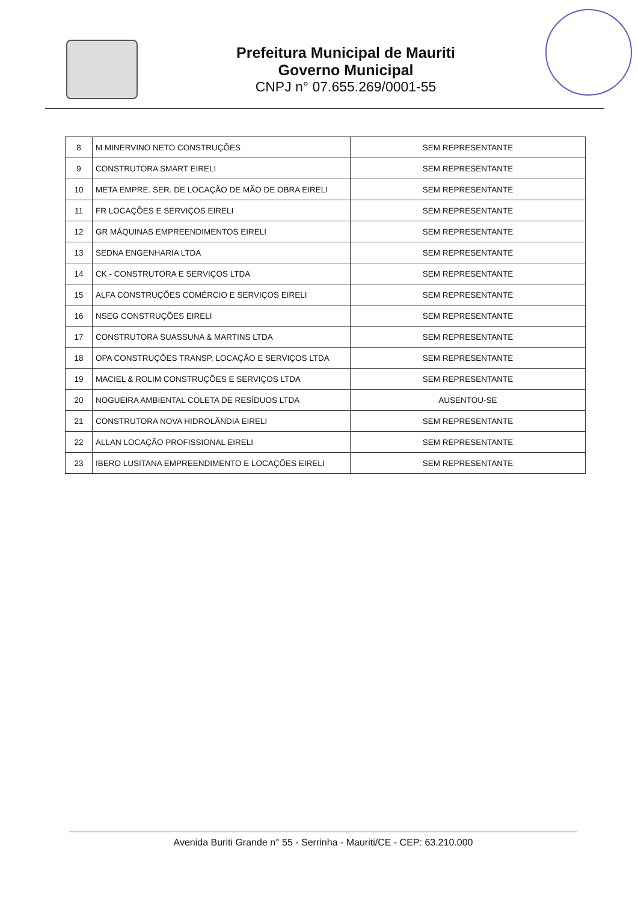Prefeitura Municipal de Mauriti
Governo Municipal
CNPJ n° 07.655.269/0001-55
| 8 | M MINERVINO NETO CONSTRUÇÕES | SEM REPRESENTANTE |
| 9 | CONSTRUTORA SMART EIRELI | SEM REPRESENTANTE |
| 10 | META EMPRE. SER. DE LOCAÇÃO DE MÃO DE OBRA EIRELI | SEM REPRESENTANTE |
| 11 | FR LOCAÇÕES E SERVIÇOS EIRELI | SEM REPRESENTANTE |
| 12 | GR MÁQUINAS EMPREENDIMENTOS EIRELI | SEM REPRESENTANTE |
| 13 | SEDNA ENGENHARIA LTDA | SEM REPRESENTANTE |
| 14 | CK - CONSTRUTORA E SERVIÇOS LTDA | SEM REPRESENTANTE |
| 15 | ALFA CONSTRUÇÕES COMÉRCIO E SERVIÇOS EIRELI | SEM REPRESENTANTE |
| 16 | NSEG CONSTRUÇÕES EIRELI | SEM REPRESENTANTE |
| 17 | CONSTRUTORA SUASSUNA & MARTINS LTDA | SEM REPRESENTANTE |
| 18 | OPA CONSTRUÇÕES TRANSP. LOCAÇÃO E SERVIÇOS LTDA | SEM REPRESENTANTE |
| 19 | MACIEL & ROLIM CONSTRUÇÕES E SERVIÇOS LTDA | SEM REPRESENTANTE |
| 20 | NOGUEIRA AMBIENTAL COLETA DE RESÍDUOS LTDA | AUSENTOU-SE |
| 21 | CONSTRUTORA NOVA HIDROLÂNDIA EIRELI | SEM REPRESENTANTE |
| 22 | ALLAN LOCAÇÃO PROFISSIONAL EIRELI | SEM REPRESENTANTE |
| 23 | IBERO LUSITANA EMPREENDIMENTO E LOCAÇÕES EIRELI | SEM REPRESENTANTE |
Avenida Buriti Grande n° 55 - Serrinha - Mauriti/CE - CEP: 63.210.000